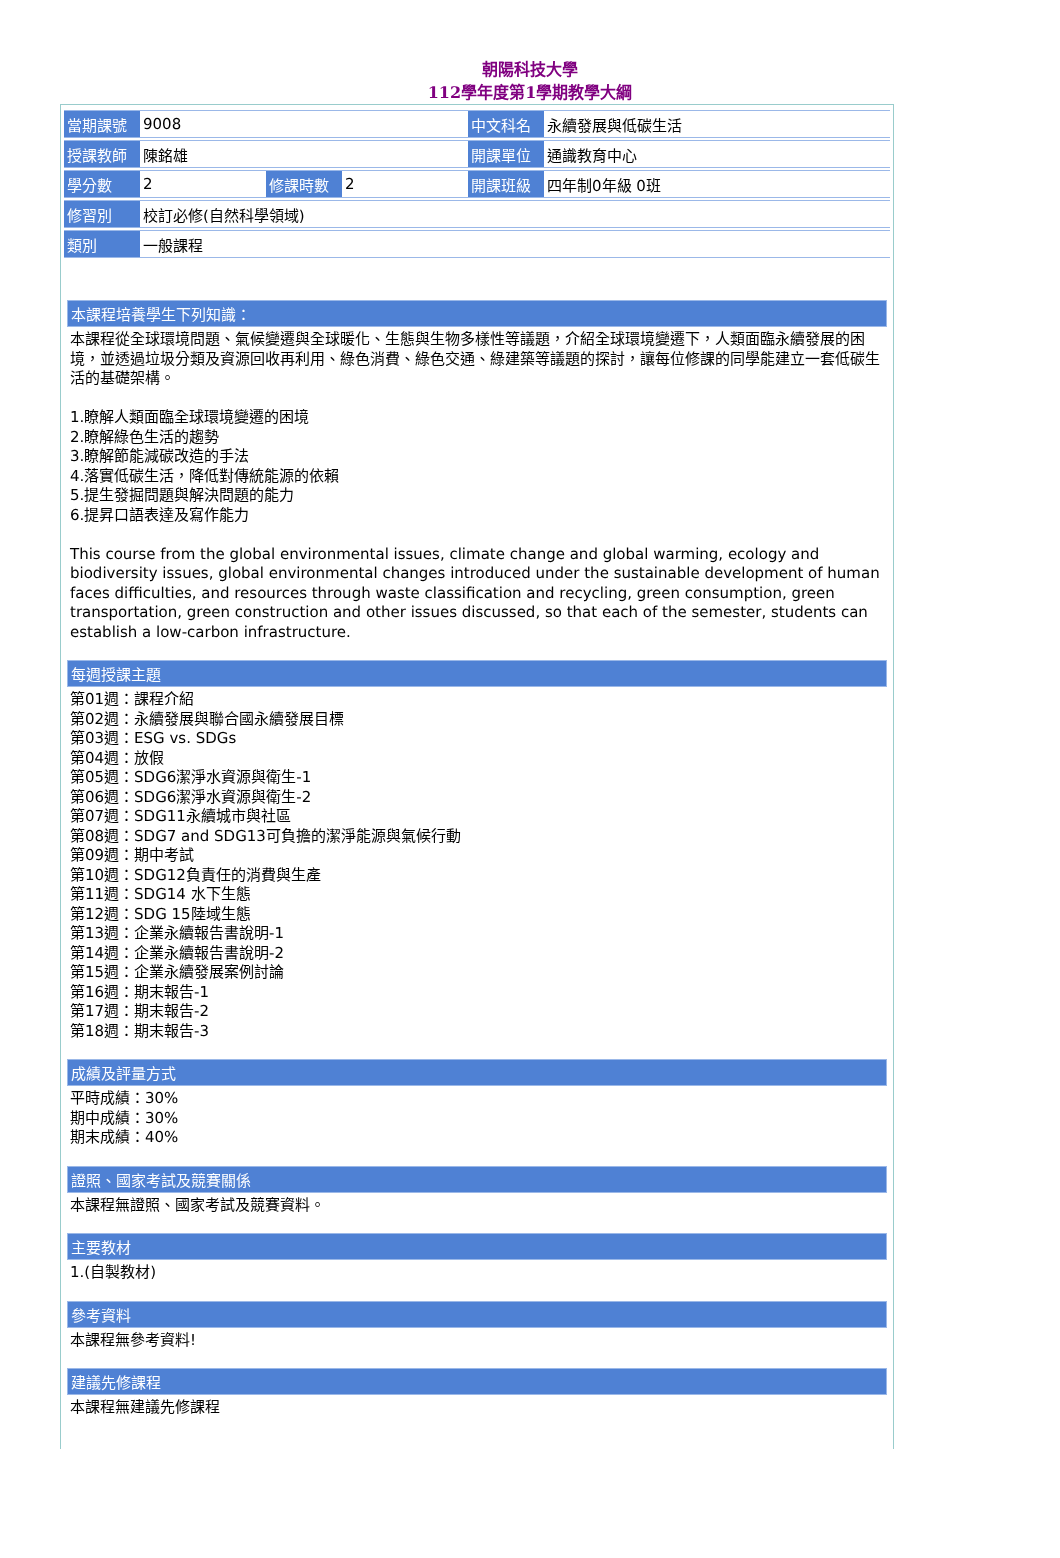朝陽科技大學
112學年度第1學期教學大綱
| 當期課號 | 9008 | | | 中文科名 | 永續發展與低碳生活 |
| 授課教師 | 陳銘雄 | | | 開課單位 | 通識教育中心 |
| 學分數 | 2 | 修課時數 | 2 | 開課班級 | 四年制0年級 0班 |
| 修習別 | 校訂必修(自然科學領域) | | | | |
| 類別 | 一般課程 | | | | |
本課程培養學生下列知識：
本課程從全球環境問題、氣候變遷與全球暖化、生態與生物多樣性等議題，介紹全球環境變遷下，人類面臨永續發展的困境，並透過垃圾分類及資源回收再利用、綠色消費、綠色交通、綠建築等議題的探討，讓每位修課的同學能建立一套低碳生活的基礎架構。
1.瞭解人類面臨全球環境變遷的困境
2.瞭解綠色生活的趨勢
3.瞭解節能減碳改造的手法
4.落實低碳生活，降低對傳統能源的依賴
5.提生發掘問題與解決問題的能力
6.提昇口語表達及寫作能力
This course from the global environmental issues, climate change and global warming, ecology and biodiversity issues, global environmental changes introduced under the sustainable development of human faces difficulties, and resources through waste classification and recycling, green consumption, green transportation, green construction and other issues discussed, so that each of the semester, students can establish a low-carbon infrastructure.
每週授課主題
第01週：課程介紹
第02週：永續發展與聯合國永續發展目標
第03週：ESG vs. SDGs
第04週：放假
第05週：SDG6潔淨水資源與衛生-1
第06週：SDG6潔淨水資源與衛生-2
第07週：SDG11永續城市與社區
第08週：SDG7 and SDG13可負擔的潔淨能源與氣候行動
第09週：期中考試
第10週：SDG12負責任的消費與生產
第11週：SDG14 水下生態
第12週：SDG 15陸域生態
第13週：企業永續報告書說明-1
第14週：企業永續報告書說明-2
第15週：企業永續發展案例討論
第16週：期末報告-1
第17週：期末報告-2
第18週：期末報告-3
成績及評量方式
平時成績：30%
期中成績：30%
期末成績：40%
證照、國家考試及競賽關係
本課程無證照、國家考試及競賽資料。
主要教材
1.(自製教材)
參考資料
本課程無參考資料!
建議先修課程
本課程無建議先修課程